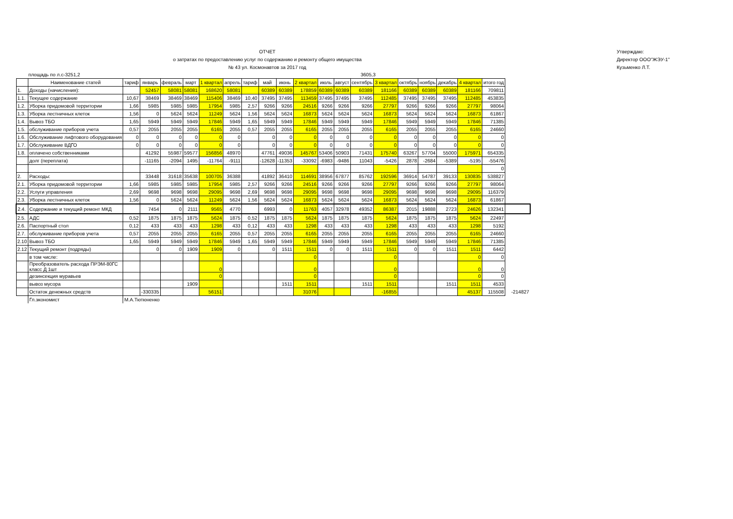ОТЧЕТ
о затратах по предоставлению услуг по содержанию и ремонту общего имущества
№ 43 ул. Космонавтов за 2017 год
Утверждаю:
Директор ООО"ЖЭУ-1"
Кузьменко Л.Т.
площадь по л.с-3251,2 3605,3
| | Наименование статей | тариф | январь | февраль | март | 1 квартал | апрель | тариф | май | июнь | 2 квартал | июль | август | сентябрь | 3 квартал | октябрь | ноябрь | декабрь | 4 квартал | итого год | |
| --- | --- | --- | --- | --- | --- | --- | --- | --- | --- | --- | --- | --- | --- | --- | --- | --- | --- | --- | --- | --- | --- |
| 1. | Доходы (начисления): | | 52457 | 58081 | 58081 | 168620 | 58081 | | 60389 | 60389 | 178859 | 60389 | 60389 | 60389 | 181166 | 60389 | 60389 | 60389 | 181166 | 709811 | |
| 1.1. | Текущее содержание | 10,67 | 38469 | 38469 | 38469 | 115406 | 38469 | 10,40 | 37495 | 37495 | 113459 | 37495 | 37495 | 37495 | 112485 | 37495 | 37495 | 37495 | 112485 | 453835 | |
| 1.2. | Уборка придомовой территории | 1,66 | 5985 | 5985 | 5985 | 17954 | 5985 | 2,57 | 9266 | 9266 | 24516 | 9266 | 9266 | 9266 | 27797 | 9266 | 9266 | 9266 | 27797 | 98064 | |
| 1.3. | Уборка лестничных клеток | 1,56 | 0 | 5624 | 5624 | 11249 | 5624 | 1,56 | 5624 | 5624 | 16873 | 5624 | 5624 | 5624 | 16873 | 5624 | 5624 | 5624 | 16873 | 61867 | |
| 1.4. | Вывоз ТБО | 1,65 | 5949 | 5949 | 5949 | 17846 | 5949 | 1,65 | 5949 | 5949 | 17846 | 5949 | 5949 | 5949 | 17846 | 5949 | 5949 | 5949 | 17846 | 71385 | |
| 1.5. | обслуживание приборов учета | 0,57 | 2055 | 2055 | 2055 | 6165 | 2055 | 0,57 | 2055 | 2055 | 6165 | 2055 | 2055 | 2055 | 6165 | 2055 | 2055 | 2055 | 6165 | 24660 | |
| 1.6. | Обслуживание лифтового оборудования | 0 | 0 | 0 | 0 | 0 | 0 | | 0 | 0 | 0 | 0 | 0 | 0 | 0 | 0 | 0 | 0 | 0 | 0 | |
| 1.7. | Обслуживание ВДГО | 0 | 0 | 0 | 0 | 0 | 0 | | 0 | 0 | 0 | 0 | 0 | 0 | 0 | 0 | 0 | 0 | 0 | 0 | |
| 1.8. | оплачено собственниками | | 41292 | 55987 | 59577 | 156856 | 48970 | | 47761 | 49036 | 145767 | 53406 | 50903 | 71431 | 175740 | 63267 | 57704 | 55000 | 175971 | 654335 | |
| | долг (переплата) | | -11165 | -2094 | 1495 | -11764 | -9111 | | -12628 | -11353 | -33092 | -6983 | -9486 | 11043 | -5426 | 2878 | -2684 | -5389 | -5195 | -55476 | |
| | | | | | | | | | | | | | | | | | | | | 0 | |
| 2. | Расходы: | | 33448 | 31618 | 35638 | 100705 | 36388 | | 41892 | 36410 | 114691 | 38956 | 67877 | 85762 | 192596 | 36914 | 54787 | 39133 | 130835 | 538827 | |
| 2.1. | Уборка придомовой территории | 1,66 | 5985 | 5985 | 5985 | 17954 | 5985 | 2,57 | 9266 | 9266 | 24516 | 9266 | 9266 | 9266 | 27797 | 9266 | 9266 | 9266 | 27797 | 98064 | |
| 2.2. | Услуги управления | 2,69 | 9698 | 9698 | 9698 | 29095 | 9698 | 2,69 | 9698 | 9698 | 29095 | 9698 | 9698 | 9698 | 29095 | 9698 | 9698 | 9698 | 29095 | 116379 | |
| 2.3. | Уборка лестничных клеток | 1,56 | 0 | 5624 | 5624 | 11249 | 5624 | 1,56 | 5624 | 5624 | 16873 | 5624 | 5624 | 5624 | 16873 | 5624 | 5624 | 5624 | 16873 | 61867 | |
| 2.4. | Содержание и текущий ремонт МКД | | 7454 | 0 | 2111 | 9565 | 4770 | | 6993 | 0 | 11763 | 4057 | 32978 | 49352 | 86387 | 2015 | 19888 | 2723 | 24626 | 132341 | |
| 2.5. | АДС | 0,52 | 1875 | 1875 | 1875 | 5624 | 1875 | 0,52 | 1875 | 1875 | 5624 | 1875 | 1875 | 1875 | 5624 | 1875 | 1875 | 1875 | 5624 | 22497 | |
| 2.6. | Паспортный стол | 0,12 | 433 | 433 | 433 | 1298 | 433 | 0,12 | 433 | 433 | 1298 | 433 | 433 | 433 | 1298 | 433 | 433 | 433 | 1298 | 5192 | |
| 2.7. | обслуживание приборов учета | 0,57 | 2055 | 2055 | 2055 | 6165 | 2055 | 0,57 | 2055 | 2055 | 6165 | 2055 | 2055 | 2055 | 6165 | 2055 | 2055 | 2055 | 6165 | 24660 | |
| 2.10 | Вывоз ТБО | 1,65 | 5949 | 5949 | 5949 | 17846 | 5949 | 1,65 | 5949 | 5949 | 17846 | 5949 | 5949 | 5949 | 17846 | 5949 | 5949 | 5949 | 17846 | 71385 | |
| 2.12 | Текущий ремонт (подряды) | | 0 | 0 | 1909 | 1909 | 0 | | 0 | 1511 | 1511 | 0 | 0 | 1511 | 1511 | 0 | 0 | 1511 | 1511 | 6442 | |
| | в том числе: | | | | | | | | | | 0 | | | | 0 | | | | 0 | 0 | |
| | Преобразователь расхода ПРЭМ-80ГС класс Д 1шт | | | | | 0 | | | | | 0 | | | | 0 | | | | 0 | 0 | |
| | дезинсекция муравьев | | | | | 0 | | | | | 0 | | | | 0 | | | | 0 | 0 | |
| | вывоз мусора | | | | 1909 | | | | | 1511 | 1511 | | | 1511 | 1511 | | | 1511 | 1511 | 4533 | |
| | Остаток денежных средств | | -330335 | | | 56151 | | | | | 31076 | | | | -16855 | | | | 45137 | 115508 | -214827 |
| | Гл.экономист | М.А.Тютюненко | | | | | | | | | | | | | | | | | | | |